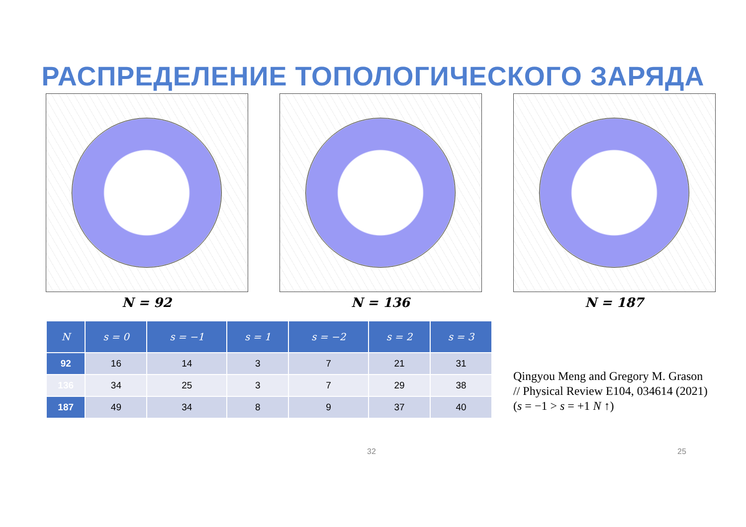РАСПРЕДЕЛЕНИЕ ТОПОЛОГИЧЕСКОГО ЗАРЯДА
N = 92 N = 136 N = 187
| N | s = 0 | s = −1 | s = 1 | s = −2 | s = 2 | s = 3 |
| --- | --- | --- | --- | --- | --- | --- |
| 92 | 16 | 14 | 3 | 7 | 21 | 31 |
| 136 | 34 | 25 | 3 | 7 | 29 | 38 |
| 187 | 49 | 34 | 8 | 9 | 37 | 40 |
Qingyou Meng and Gregory M. Grason
// Physical Review E104, 034614 (2021)
(s = −1 > s = +1 N ↑)
32 25